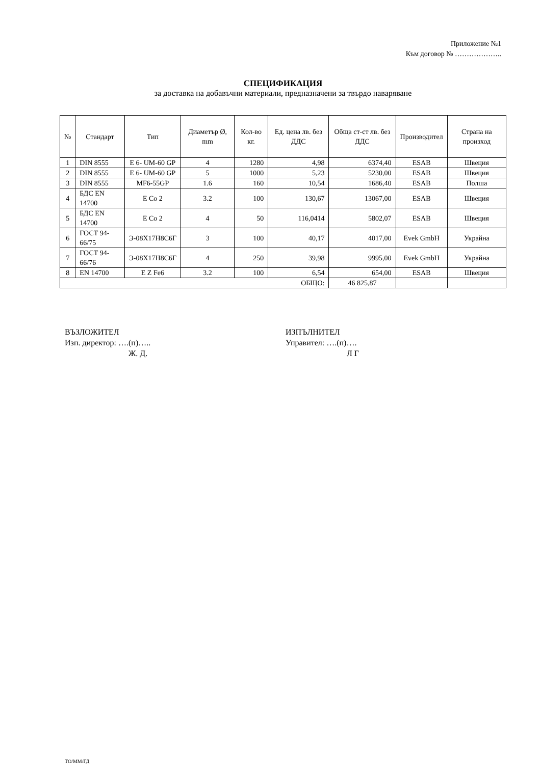Приложение №1
Към договор № ………………..
СПЕЦИФИКАЦИЯ
за доставка на добавъчни материали, предназначени за твърдо наваряване
| № | Стандарт | Тип | Диаметър Ø, mm | Кол-во кг. | Ед. цена лв. без ДДС | Обща ст-ст лв. без ДДС | Производител | Страна на произход |
| --- | --- | --- | --- | --- | --- | --- | --- | --- |
| 1 | DIN 8555 | E 6- UM-60 GP | 4 | 1280 | 4,98 | 6374,40 | ESAB | Швеция |
| 2 | DIN 8555 | E 6- UM-60 GP | 5 | 1000 | 5,23 | 5230,00 | ESAB | Швеция |
| 3 | DIN 8555 | MF6-55GP | 1.6 | 160 | 10,54 | 1686,40 | ESAB | Полша |
| 4 | БДС EN 14700 | E Co 2 | 3.2 | 100 | 130,67 | 13067,00 | ESAB | Швеция |
| 5 | БДС EN 14700 | E Co 2 | 4 | 50 | 116,0414 | 5802,07 | ESAB | Швеция |
| 6 | ГОСТ 94-66/75 | Э-08Х17Н8С6Г | 3 | 100 | 40,17 | 4017,00 | Evek GmbH | Украйна |
| 7 | ГОСТ 94-66/76 | Э-08Х17Н8С6Г | 4 | 250 | 39,98 | 9995,00 | Evek GmbH | Украйна |
| 8 | EN 14700 | E Z Fe6 | 3.2 | 100 | 6,54 | 654,00 | ESAB | Швеция |
| ОБЩО: | | | | | | 46 825,87 | | |
ВЪЗЛОЖИТЕЛ
Изп. директор: ….(п)…..
Ж. Д.
ИЗПЪЛНИТЕЛ
Управител: ….(п)….
Л Г
ТО/ММ/ГД